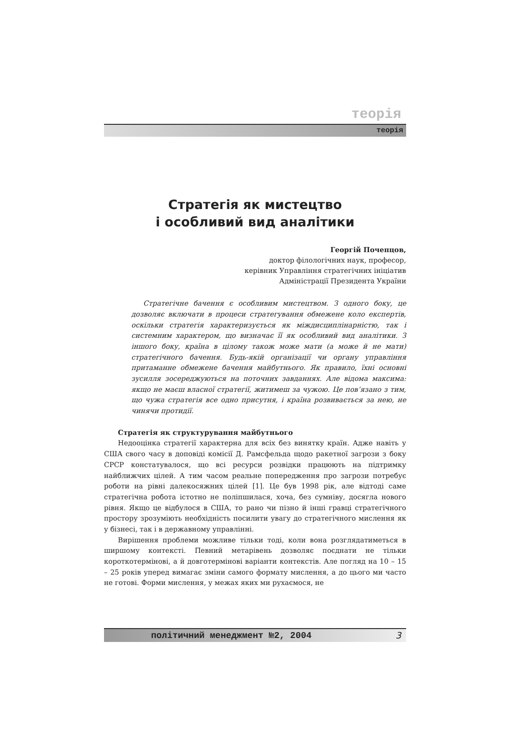теорія
теорія
Стратегія як мистецтво
і особливий вид аналітики
Георгій Почепцов,
доктор філологічних наук, професор,
керівник Управління стратегічних ініціатив
Адміністрації Президента України
Стратегічне бачення є особливим мистецтвом. З одного боку, це дозволяє включати в процеси стратегування обмежене коло експертів, оскільки стратегія характеризується як міждисциплінарністю, так і системним характером, що визначає її як особливий вид аналітики. З іншого боку, країна в цілому також може мати (а може й не мати) стратегічного бачення. Будь-якій організації чи органу управління притаманне обмежене бачення майбутнього. Як правило, їхні основні зусилля зосереджуються на поточних завданнях. Але відома максима: якщо не маєш власної стратегії, житимеш за чужою. Це пов’язано з тим, що чужа стратегія все одно присутня, і країна розвивається за нею, не чинячи протидії.
Стратегія як структурування майбутнього
Недооцінка стратегії характерна для всіх без винятку країн. Адже навіть у США свого часу в доповіді комісії Д. Рамсфельда щодо ракетної загрози з боку СРСР констатувалося, що всі ресурси розвідки працюють на підтримку найближчих цілей. А тим часом реальне попередження про загрози потребує роботи на рівні далекосяжних цілей [1]. Це був 1998 рік, але відтоді саме стратегічна робота істотно не поліпшилася, хоча, без сумніву, досягла нового рівня. Якщо це відбулося в США, то рано чи пізно й інші гравці стратегічного простору зрозуміють необхідність посилити увагу до стратегічного мислення як у бізнесі, так і в державному управлінні.
Вирішення проблеми можливе тільки тоді, коли вона розглядатиметься в ширшому контексті. Певний метарівень дозволяє поєднати не тільки короткотермінові, а й довготермінові варіанти контекстів. Але погляд на 10 – 15 – 25 років уперед вимагає зміни самого формату мислення, а до цього ми часто не готові. Форми мислення, у межах яких ми рухаємося, не
політичний менеджмент №2, 2004 3